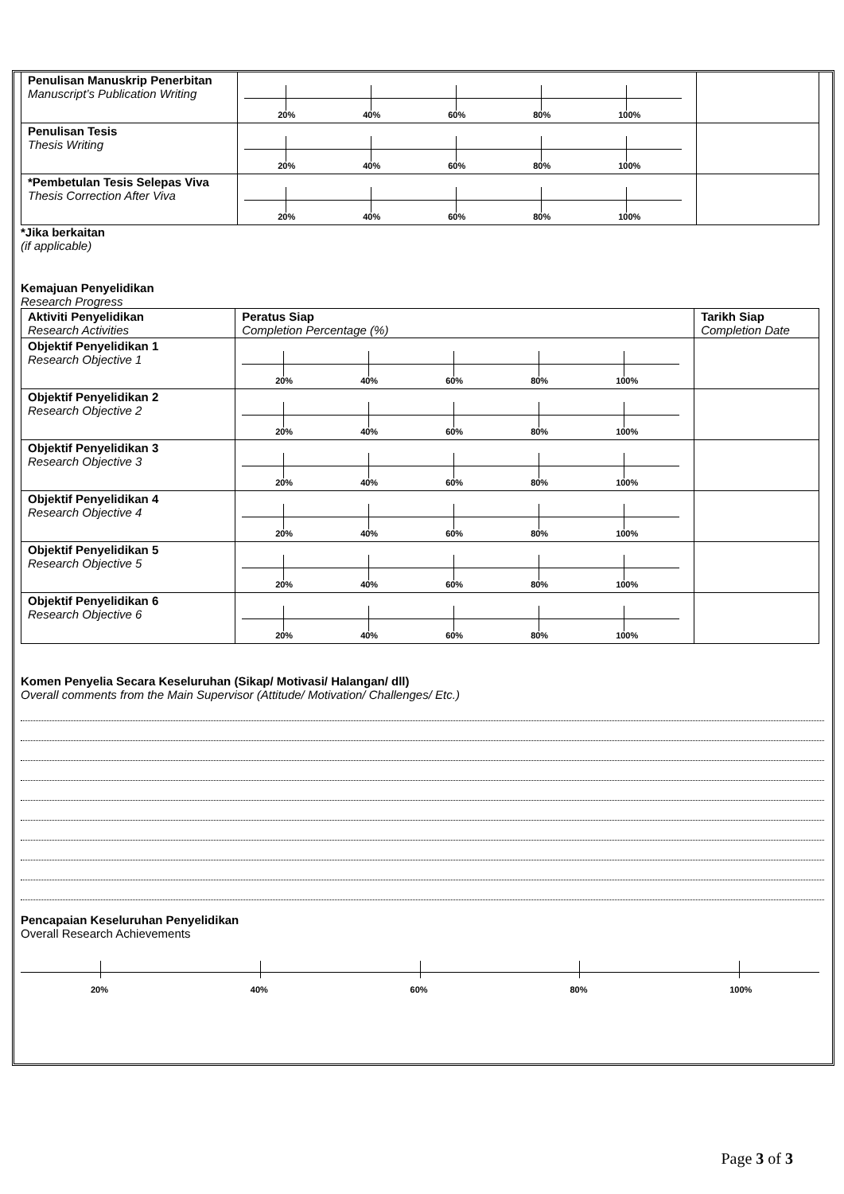| Penulisan Manuskrip Penerbitan Manuscript’s Publication Writing | 20% 40% 60% 80% 100% | |
| Penulisan Tesis Thesis Writing | 20% 40% 60% 80% 100% | |
| *Pembetulan Tesis Selepas Viva Thesis Correction After Viva | 20% 40% 60% 80% 100% | |
*Jika berkaitan
(if applicable)
Kemajuan Penyelidikan
Research Progress
| Aktiviti Penyelidikan Research Activities | Peratus Siap Completion Percentage (%) | Tarikh Siap Completion Date |
| Objektif Penyelidikan 1 Research Objective 1 | 20% 40% 60% 80% 100% | |
| Objektif Penyelidikan 2 Research Objective 2 | 20% 40% 60% 80% 100% | |
| Objektif Penyelidikan 3 Research Objective 3 | 20% 40% 60% 80% 100% | |
| Objektif Penyelidikan 4 Research Objective 4 | 20% 40% 60% 80% 100% | |
| Objektif Penyelidikan 5 Research Objective 5 | 20% 40% 60% 80% 100% | |
| Objektif Penyelidikan 6 Research Objective 6 | 20% 40% 60% 80% 100% | |
Komen Penyelia Secara Keseluruhan (Sikap/ Motivasi/ Halangan/ dll)
Overall comments from the Main Supervisor (Attitude/ Motivation/ Challenges/ Etc.)
Pencapaian Keseluruhan Penyelidikan
Overall Research Achievements
20%
40%
60%
80%
100%
Page 3 of 3